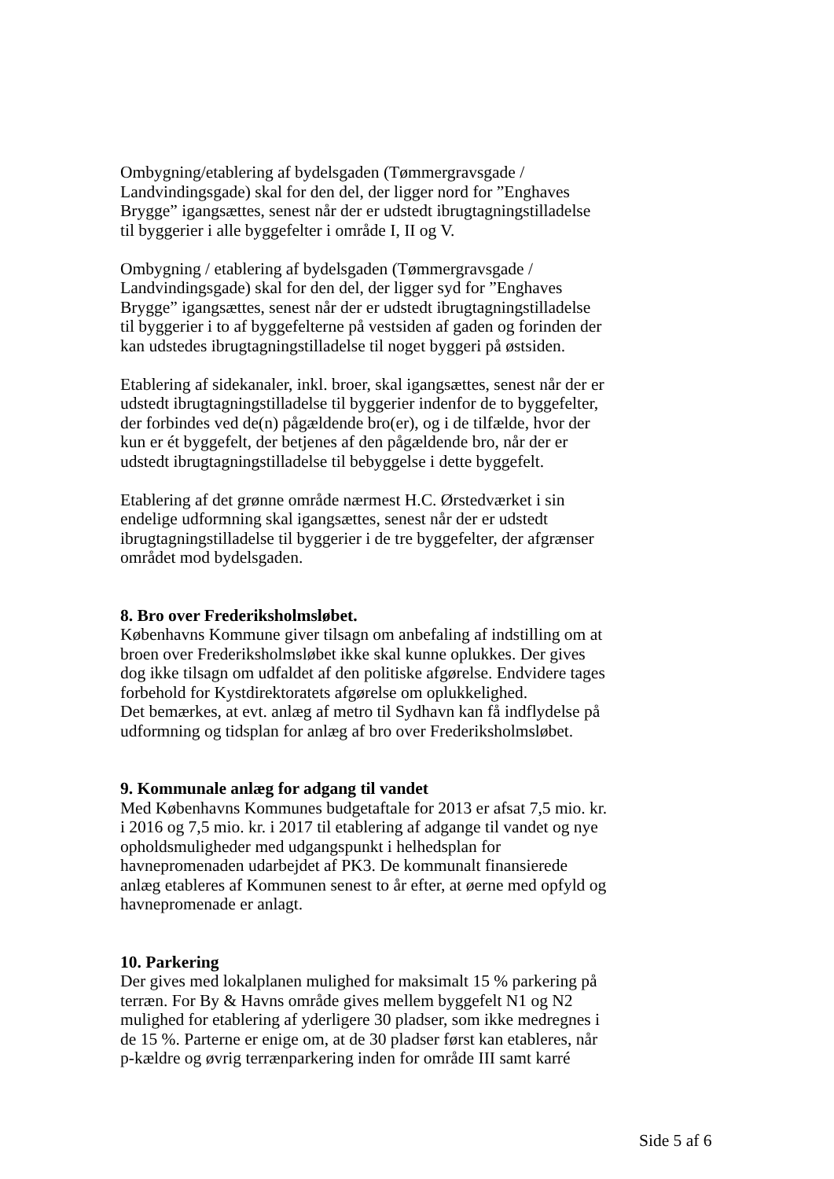Ombygning/etablering af bydelsgaden (Tømmergravsgade / Landvindingsgade) skal for den del, der ligger nord for ”Enghaves Brygge” igangsættes, senest når der er udstedt ibrugtagningstilladelse til byggerier i alle byggefelter i område I, II og V.
Ombygning / etablering af bydelsgaden (Tømmergravsgade / Landvindingsgade) skal for den del, der ligger syd for ”Enghaves Brygge” igangsættes, senest når der er udstedt ibrugtagningstilladelse til byggerier i to af byggefelterne på vestsiden af gaden og forinden der kan udstedes ibrugtagningstilladelse til noget byggeri på østsiden.
Etablering af sidekanaler, inkl. broer, skal igangsættes, senest når der er udstedt ibrugtagningstilladelse til byggerier indenfor de to byggefelter, der forbindes ved de(n) pågældende bro(er), og i de tilfælde, hvor der kun er ét byggefelt, der betjenes af den pågældende bro, når der er udstedt ibrugtagningstilladelse til bebyggelse i dette byggefelt.
Etablering af det grønne område nærmest H.C. Ørstedværket i sin endelige udformning skal igangsættes, senest når der er udstedt ibrugtagningstilladelse til byggerier i de tre byggefelter, der afgrænser området mod bydelsgaden.
8. Bro over Frederiksholmsløbet.
Københavns Kommune giver tilsagn om anbefaling af indstilling om at broen over Frederiksholmsløbet ikke skal kunne oplukkes. Der gives dog ikke tilsagn om udfaldet af den politiske afgørelse. Endvidere tages forbehold for Kystdirektoratets afgørelse om oplukkelighed.
Det bemærkes, at evt. anlæg af metro til Sydhavn kan få indflydelse på udformning og tidsplan for anlæg af bro over Frederiksholmsløbet.
9. Kommunale anlæg for adgang til vandet
Med Københavns Kommunes budgetaftale for 2013 er afsat 7,5 mio. kr. i 2016 og 7,5 mio. kr. i 2017 til etablering af adgange til vandet og nye opholdsmuligheder med udgangspunkt i helhedsplan for havnepromenaden udarbejdet af PK3. De kommunalt finansierede anlæg etableres af Kommunen senest to år efter, at øerne med opfyld og havnepromenade er anlagt.
10. Parkering
Der gives med lokalplanen mulighed for maksimalt 15 % parkering på terræn. For By & Havns område gives mellem byggefelt N1 og N2 mulighed for etablering af yderligere 30 pladser, som ikke medregnes i de 15 %. Parterne er enige om, at de 30 pladser først kan etableres, når p-kældre og øvrig terrænparkering inden for område III samt karré
Side 5 af 6